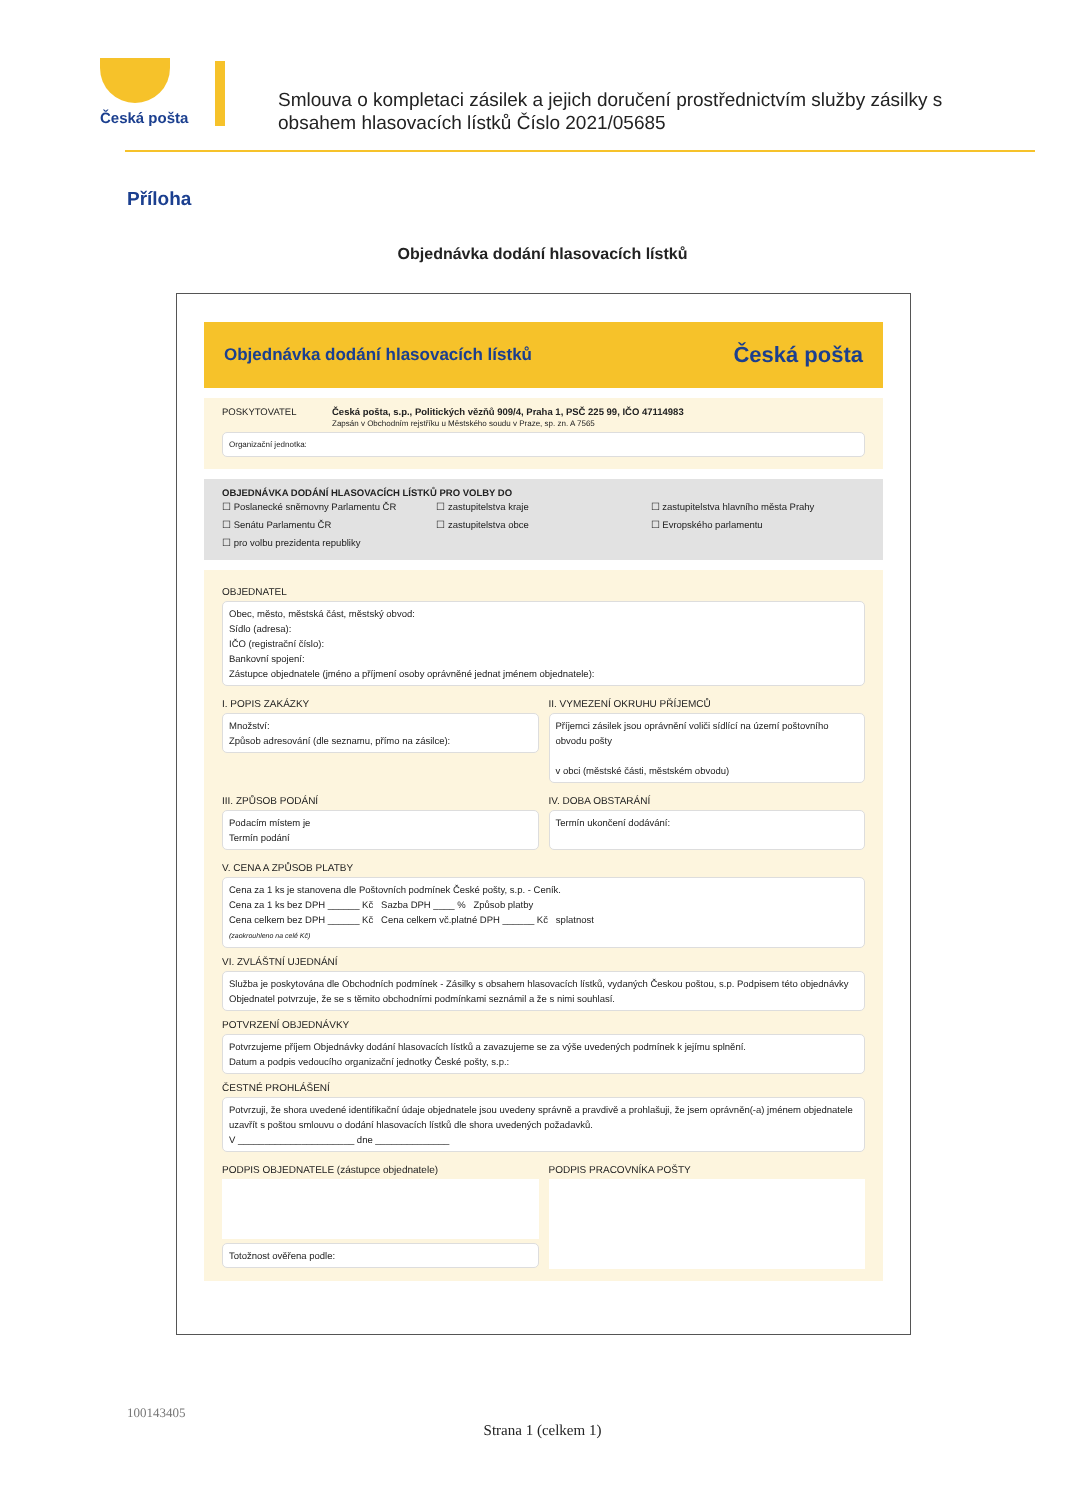Česká pošta
Smlouva o kompletaci zásilek a jejich doručení prostřednictvím služby zásilky s obsahem hlasovacích lístků Číslo 2021/05685
Příloha
Objednávka dodání hlasovacích lístků
Objednávka dodání hlasovacích lístků Česká pošta
POSKYTOVATEL Česká pošta, s.p., Politických vězňů 909/4, Praha 1, PSČ 225 99, IČO 47114983
Zapsán v Obchodním rejstříku u Městského soudu v Praze, sp. zn. A 7565
Organizační jednotka:
OBJEDNÁVKA DODÁNÍ HLASOVACÍCH LÍSTKŮ PRO VOLBY DO
☐ Poslanecké sněmovny Parlamentu ČR ☐ zastupitelstva kraje ☐ zastupitelstva hlavního města Prahy ☐ Senátu Parlamentu ČR ☐ zastupitelstva obce ☐ Evropského parlamentu ☐ pro volbu prezidenta republiky
OBJEDNATEL
Obec, město, městská část, městský obvod:
Sídlo (adresa):
IČO (registrační číslo):
Bankovní spojení:
Zástupce objednatele (jméno a příjmení osoby oprávněné jednat jménem objednatele):
I. POPIS ZAKÁZKY
Množství:
Způsob adresování (dle seznamu, přímo na zásilce):
II. VYMEZENÍ OKRUHU PŘÍJEMCŮ
Příjemci zásilek jsou oprávnění voliči sídlící na území poštovního obvodu pošty
v obci (městské části, městském obvodu)
III. ZPŮSOB PODÁNÍ
Podacím místem je
Termín podání
IV. DOBA OBSTARÁNÍ
Termín ukončení dodávání:
V. CENA A ZPŮSOB PLATBY
Cena za 1 ks je stanovena dle Poštovních podmínek České pošty, s.p. - Ceník.
Cena za 1 ks bez DPH ______ Kč Sazba DPH ____ % Způsob platby
Cena celkem bez DPH ______ Kč Cena celkem vč.platné DPH ______ Kč splatnost
(zaokrouhleno na celé Kč)
VI. ZVLÁŠTNÍ UJEDNÁNÍ
Služba je poskytována dle Obchodních podmínek - Zásilky s obsahem hlasovacích lístků, vydaných Českou poštou, s.p. Podpisem této objednávky Objednatel potvrzuje, že se s těmito obchodními podmínkami seznámil a že s nimi souhlasí.
POTVRZENÍ OBJEDNÁVKY
Potvrzujeme příjem Objednávky dodání hlasovacích lístků a zavazujeme se za výše uvedených podmínek k jejímu splnění.
Datum a podpis vedoucího organizační jednotky České pošty, s.p.:
ČESTNÉ PROHLÁŠENÍ
Potvrzuji, že shora uvedené identifikační údaje objednatele jsou uvedeny správně a pravdivě a prohlašuji, že jsem oprávněn(-a) jménem objednatele uzavřít s poštou smlouvu o dodání hlasovacích lístků dle shora uvedených požadavků.
V ______________________ dne ______________
PODPIS OBJEDNATELE (zástupce objednatele)
Totožnost ověřena podle:
PODPIS PRACOVNÍKA POŠTY
100143405
Strana 1 (celkem 1)